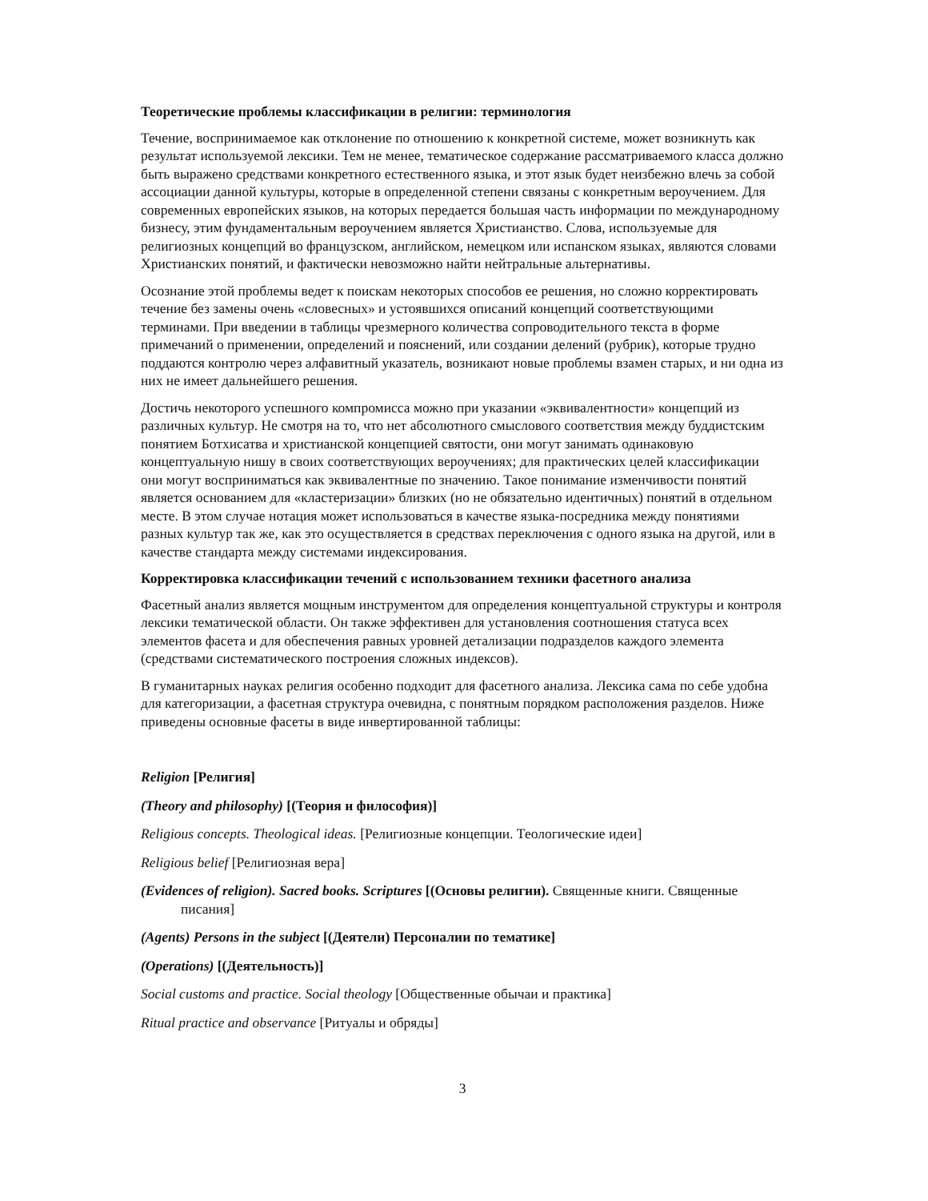Теоретические проблемы классификации в религии: терминология
Течение, воспринимаемое как отклонение по отношению к конкретной системе, может возникнуть как результат используемой лексики. Тем не менее, тематическое содержание рассматриваемого класса должно быть выражено средствами конкретного естественного языка, и этот язык будет неизбежно влечь за собой ассоциации данной культуры, которые в определенной степени связаны с конкретным вероучением. Для современных европейских языков, на которых передается большая часть информации по международному бизнесу, этим фундаментальным вероучением является Христианство. Слова, используемые для религиозных концепций во французском, английском, немецком или испанском языках, являются словами Христианских понятий, и фактически невозможно найти нейтральные альтернативы.
Осознание этой проблемы ведет к поискам некоторых способов ее решения, но сложно корректировать течение без замены очень «словесных» и устоявшихся описаний концепций соответствующими терминами. При введении в таблицы чрезмерного количества сопроводительного текста в форме примечаний о применении, определений и пояснений, или создании делений (рубрик), которые трудно поддаются контролю через алфавитный указатель, возникают новые проблемы взамен старых, и ни одна из них не имеет дальнейшего решения.
Достичь некоторого успешного компромисса можно при указании «эквивалентности» концепций из различных культур. Не смотря на то, что нет абсолютного смыслового соответствия между буддистским понятием Ботхисатва и христианской концепцией святости, они могут занимать одинаковую концептуальную нишу в своих соответствующих вероучениях; для практических целей классификации они могут восприниматься как эквивалентные по значению. Такое понимание изменчивости понятий является основанием для «кластеризации» близких (но не обязательно идентичных) понятий в отдельном месте. В этом случае нотация может использоваться в качестве языка-посредника между понятиями разных культур так же, как это осуществляется в средствах переключения с одного языка на другой, или в качестве стандарта между системами индексирования.
Корректировка классификации течений с использованием техники фасетного анализа
Фасетный анализ является мощным инструментом для определения концептуальной структуры и контроля лексики тематической области. Он также эффективен для установления соотношения статуса всех элементов фасета и для обеспечения равных уровней детализации подразделов каждого элемента (средствами систематического построения сложных индексов).
В гуманитарных науках религия особенно подходит для фасетного анализа. Лексика сама по себе удобна для категоризации, а фасетная структура очевидна, с понятным порядком расположения разделов. Ниже приведены основные фасеты в виде инвертированной таблицы:
Religion [Религия]
(Theory and philosophy) [(Теория и философия)]
Religious concepts. Theological ideas. [Религиозные концепции. Теологические идеи]
Religious belief [Религиозная вера]
(Evidences of religion). Sacred books. Scriptures [(Основы религии). Священные книги. Священные писания]
(Agents) Persons in the subject [(Деятели) Персоналии по тематике]
(Operations) [(Деятельность)]
Social customs and practice. Social theology [Общественные обычаи и практика]
Ritual practice and observance [Ритуалы и обряды]
3